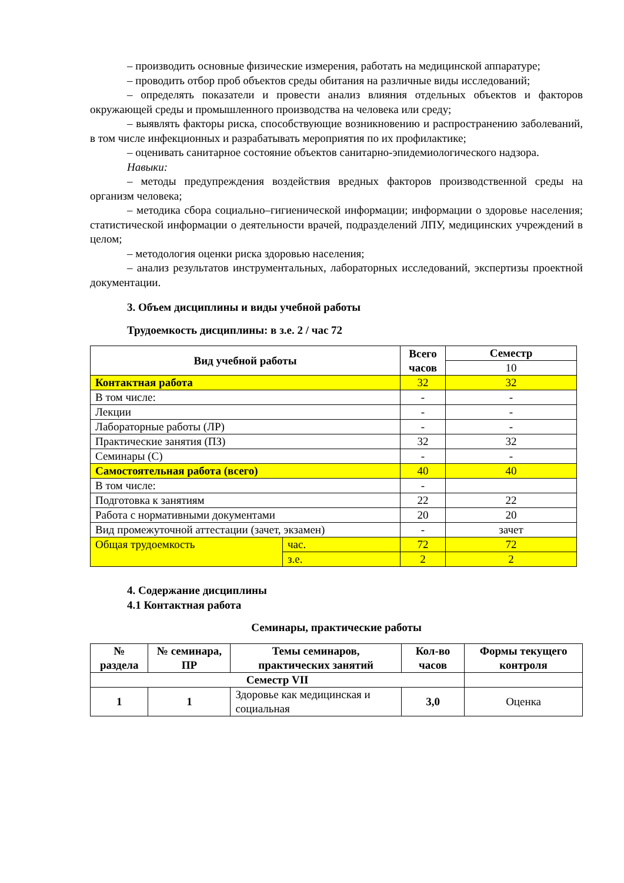– производить основные физические измерения, работать на медицинской аппаратуре;
– проводить отбор проб объектов среды обитания на различные виды исследований;
– определять показатели и провести анализ влияния отдельных объектов и факторов окружающей среды и промышленного производства на человека или среду;
– выявлять факторы риска, способствующие возникновению и распространению заболеваний, в том числе инфекционных и разрабатывать мероприятия по их профилактике;
– оценивать санитарное состояние объектов санитарно-эпидемиологического надзора.
Навыки:
– методы предупреждения воздействия вредных факторов производственной среды на организм человека;
– методика сбора социально–гигиенической информации; информации о здоровье населения; статистической информации о деятельности врачей, подразделений ЛПУ, медицинских учреждений в целом;
– методология оценки риска здоровью населения;
– анализ результатов инструментальных, лабораторных исследований, экспертизы проектной документации.
3. Объем дисциплины и виды учебной работы
Трудоемкость дисциплины: в з.е. 2 / час 72
| Вид учебной работы | | Всего часов | Семестр |
| --- | --- | --- | --- |
| | | | 10 |
| Контактная работа | | 32 | 32 |
| В том числе: | | - | - |
| Лекции | | - | - |
| Лабораторные работы (ЛР) | | - | - |
| Практические занятия (ПЗ) | | 32 | 32 |
| Семинары (С) | | - | - |
| Самостоятельная работа (всего) | | 40 | 40 |
| В том числе: | | - | |
| Подготовка к занятиям | | 22 | 22 |
| Работа с нормативными документами | | 20 | 20 |
| Вид промежуточной аттестации (зачет, экзамен) | | - | зачет |
| Общая трудоемкость | час. | 72 | 72 |
| | з.е. | 2 | 2 |
4. Содержание дисциплины
4.1 Контактная работа
Семинары, практические работы
| № раздела | № семинара, ПР | Темы семинаров, практических занятий | Кол-во часов | Формы текущего контроля |
| --- | --- | --- | --- | --- |
| Семестр VII | | | | |
| 1 | 1 | Здоровье как медицинская и социальная | 3,0 | Оценка |